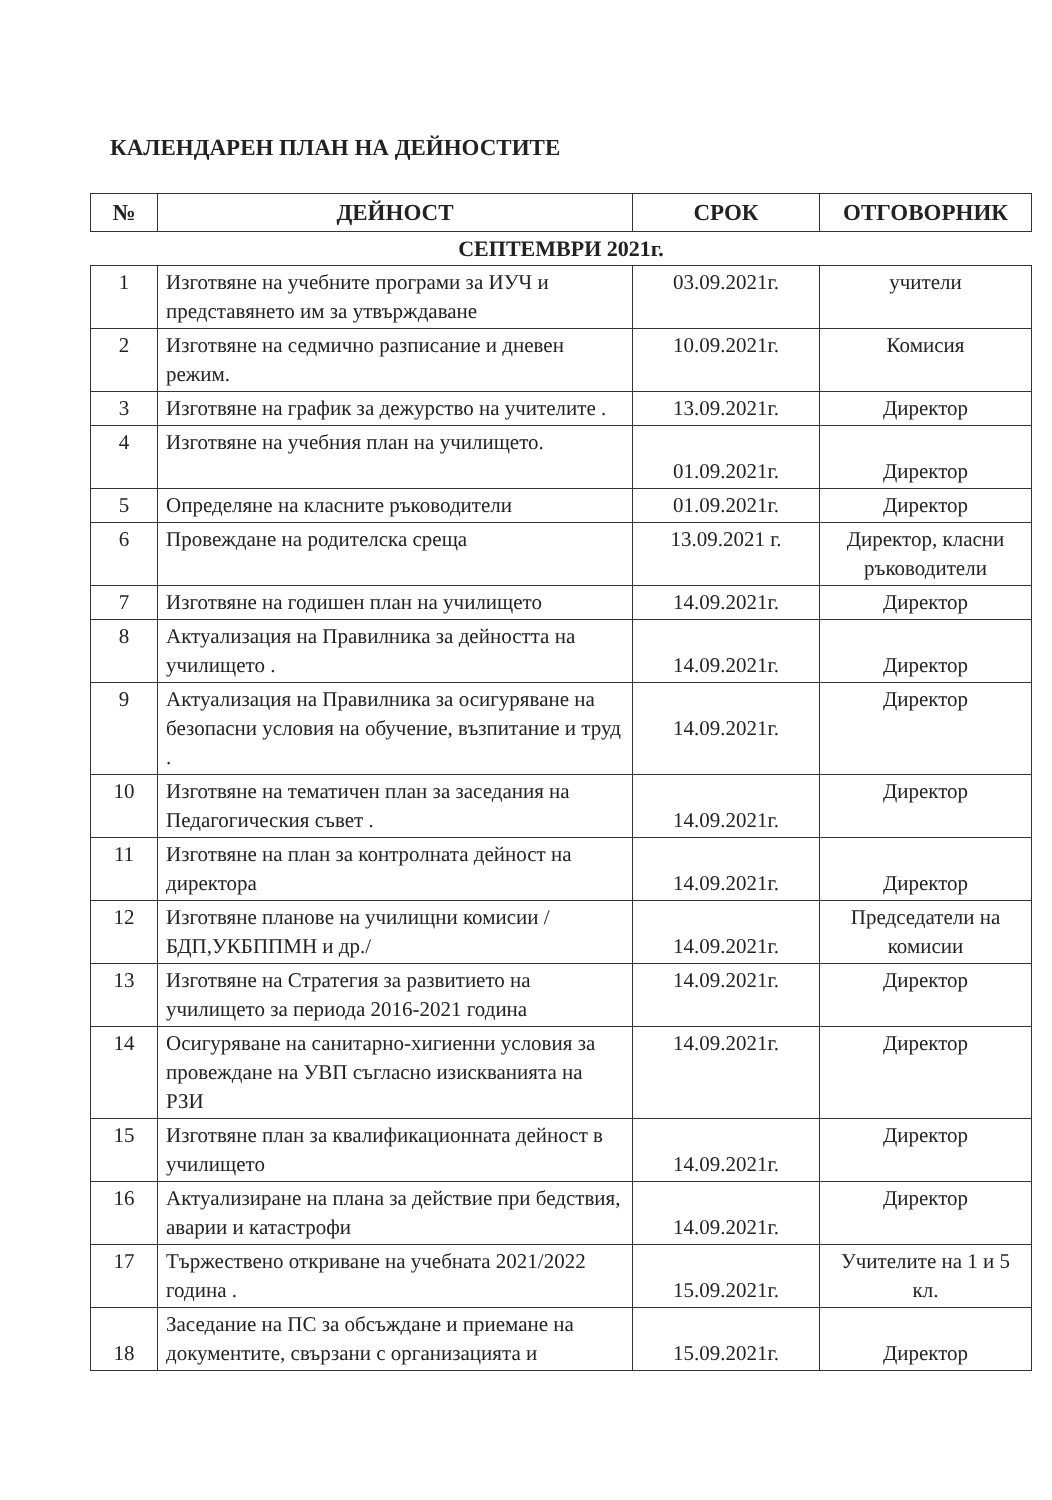КАЛЕНДАРЕН ПЛАН НА ДЕЙНОСТИТЕ
| № | ДЕЙНОСТ | СРОК | ОТГОВОРНИК |
| --- | --- | --- | --- |
| СЕПТЕМВРИ 2021г. | | | |
| 1 | Изготвяне на учебните програми за ИУЧ и представянето им за утвърждаване | 03.09.2021г. | учители |
| 2 | Изготвяне на седмично разписание и дневен режим. | 10.09.2021г. | Комисия |
| 3 | Изготвяне на график за дежурство на учителите . | 13.09.2021г. | Директор |
| 4 | Изготвяне на учебния план на училището. | 01.09.2021г. | Директор |
| 5 | Определяне на класните ръководители | 01.09.2021г. | Директор |
| 6 | Провеждане на родителска среща | 13.09.2021 г. | Директор, класни ръководители |
| 7 | Изготвяне на годишен план на училището | 14.09.2021г. | Директор |
| 8 | Актуализация на Правилника за дейността на училището . | 14.09.2021г. | Директор |
| 9 | Актуализация на Правилника за осигуряване на безопасни условия на обучение, възпитание и труд . | 14.09.2021г. | Директор |
| 10 | Изготвяне на тематичен план за заседания на Педагогическия съвет . | 14.09.2021г. | Директор |
| 11 | Изготвяне на план за контролната дейност на директора | 14.09.2021г. | Директор |
| 12 | Изготвяне планове на училищни комисии /БДП,УКБППМН и др./ | 14.09.2021г. | Председатели на комисии |
| 13 | Изготвяне на Стратегия за развитието на училището за периода 2016-2021 година | 14.09.2021г. | Директор |
| 14 | Осигуряване на санитарно-хигиенни условия за провеждане на УВП съгласно изискванията на РЗИ | 14.09.2021г. | Директор |
| 15 | Изготвяне план за квалификационната дейност в училището | 14.09.2021г. | Директор |
| 16 | Актуализиране на плана за действие при бедствия, аварии и катастрофи | 14.09.2021г. | Директор |
| 17 | Тържествено откриване на учебната 2021/2022 година . | 15.09.2021г. | Учителите на 1 и 5 кл. |
| 18 | Заседание на ПС за обсъждане и приемане на документите, свързани с организацията и | 15.09.2021г. | Директор |